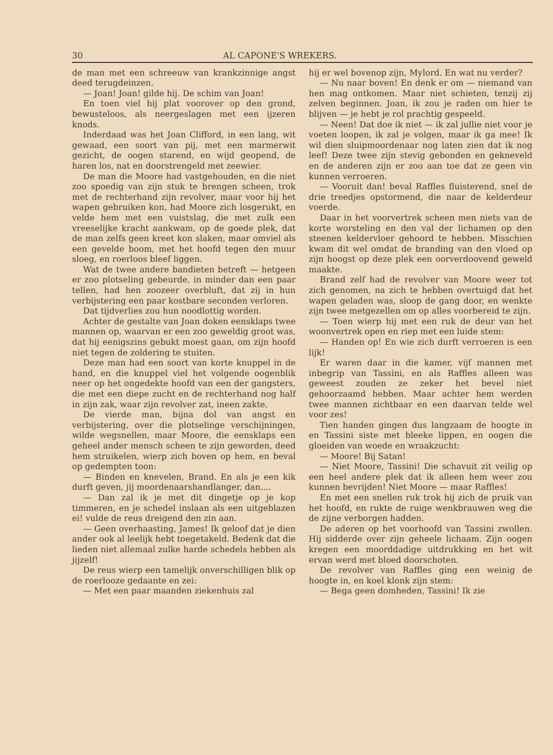30 AL CAPONE'S WREKERS.
de man met een schreeuw van krankzinnige angst deed terugdeinzen.
— Joan! Joan! gilde hij. De schim van Joan!
En toen viel hij plat voorover op den grond, bewusteloos, als neergeslagen met een ijzeren knods.
Inderdaad was het Joan Clifford, in een lang, wit gewaad, een soort van pij, met een marmerwit gezicht, de oogen starend, en wijd geopend, de haren los, nat en doorstrengeld met zeewier.
De man die Moore had vastgehouden, en die niet zoo spoedig van zijn stuk te brengen scheen, trok met de rechterhand zijn revolver, maar voor hij het wapen gebruiken kon, had Moore zich losgerukt, en velde hem met een vuistslag, die met zulk een vreeselijke kracht aankwam, op de goede plek, dat de man zelfs geen kreet kon slaken, maar omviel als een gevelde boom, met het hoofd tegen den muur sloeg, en roerloos bleef liggen.
Wat de twee andere bandieten betreft — hetgeen er zoo plotseling gebeurde, in minder dan een paar tellen, had hen zoozeer overbluft, dat zij in hun verbijstering een paar kostbare seconden verloren.
Dat tijdverlies zou hun noodlottig worden.
Achter de gestalte van Joan doken eensklaps twee mannen op, waarvan er een zoo geweldig groot was, dat hij eenigszins gebukt moest gaan, om zijn hoofd niet tegen de zoldering te stuiten.
Deze man had een soort van korte knuppel in de hand, en die knuppel viel het volgende oogenblik neer op het ongedekte hoofd van een der gangsters, die met een diepe zucht en de rechterhand nog half in zijn zak, waar zijn revolver zat, ineen zakte.
De vierde man, bijna dol van angst en verbijstering, over die plotselinge verschijningen, wilde wegsnellen, maar Moore, die eensklaps een geheel ander mensch scheen te zijn geworden, deed hem struikelen, wierp zich boven op hem, en beval op gedempten toon:
— Binden en knevelen, Brand. En als je een kik durft geven, jij moordenaarshandlanger, dan....
— Dan zal ik je met dit dingetje op je kop timmeren, en je schedel inslaan als een uitgeblazen ei! vulde de reus dreigend den zin aan.
— Geen overhaasting, James! Ik geloof dat je dien ander ook al leelijk hebt toegetakeld. Bedenk dat die lieden niet allemaal zulke harde schedels hebben als jijzelf!
De reus wierp een tamelijk onverschilligen blik op de roerlooze gedaante en zei:
— Met een paar maanden ziekenhuis zal
hij er wel bovenop zijn, Mylord. En wat nu verder?
— Nu naar boven! En denk er om — niemand van hen mag ontkomen. Maar niet schieten, tenzij zij zelven beginnen. Joan, ik zou je raden om hier te blijven — je hebt je rol prachtig gespeeld.
— Neen! Dat doe ik niet — ik zal jullie niet voor je voeten loopen, ik zal je volgen, maar ik ga mee! Ik wil dien sluipmoordenaar nog laten zien dat ik nog leef! Deze twee zijn stevig gebonden en gekneveld en de anderen zijn er zoo aan toe dat ze geen vin kunnen verroeren.
— Vooruit dan! beval Raffles fluisterend, snel de drie treedjes opstormend, die naar de kelderdeur voerde.
Daar in het voorvertrek scheen men niets van de korte worsteling en den val der lichamen op den steenen keldervloer gehoord te hebben. Misschien kwam dit wel omdat de branding van den vloed op zijn hoogst op deze plek een oorverdoovend geweld maakte.
Brand zelf had de revolver van Moore weer tot zich genomen, na zich te hebben overtuigd dat het wapen geladen was, sloop de gang door, en wenkte zijn twee metgezellen om op alles voorbereid te zijn.
— Toen wierp hij met een ruk de deur van het woonvertrek open en riep met een luide stem:
— Handen op! En wie zich durft verroeren is een lijk!
Er waren daar in die kamer, vijf mannen met inbegrip van Tassini, en als Raffles alleen was geweest zouden ze zeker het bevel niet gehoorzaamd hebben. Maar achter hem werden twee mannen zichtbaar en een daarvan telde wel voor zes!
Tien handen gingen dus langzaam de hoogte in en Tassini siste met bleeke lippen, en oogen die gloeiden van woede en wraakzucht:
— Moore! Bij Satan!
— Niet Moore, Tassini! Die schavuit zit veilig op een heel andere plek dat ik alleen hem weer zou kunnen bevrijden! Niet Moore — maar Raffles!
En met een snellen ruk trok hij zich de pruik van het hoofd, en rukte de ruige wenkbrauwen weg die de zijne verborgen hadden.
De aderen op het voorhoofd van Tassini zwollen. Hij sidderde over zijn geheele lichaam. Zijn oogen kregen een moorddadige uitdrukking en het wit ervan werd met bloed doorschoten.
De revolver van Raffles ging een weinig de hoogte in, en koel klonk zijn stem:
— Bega geen domheden, Tassini! Ik zie